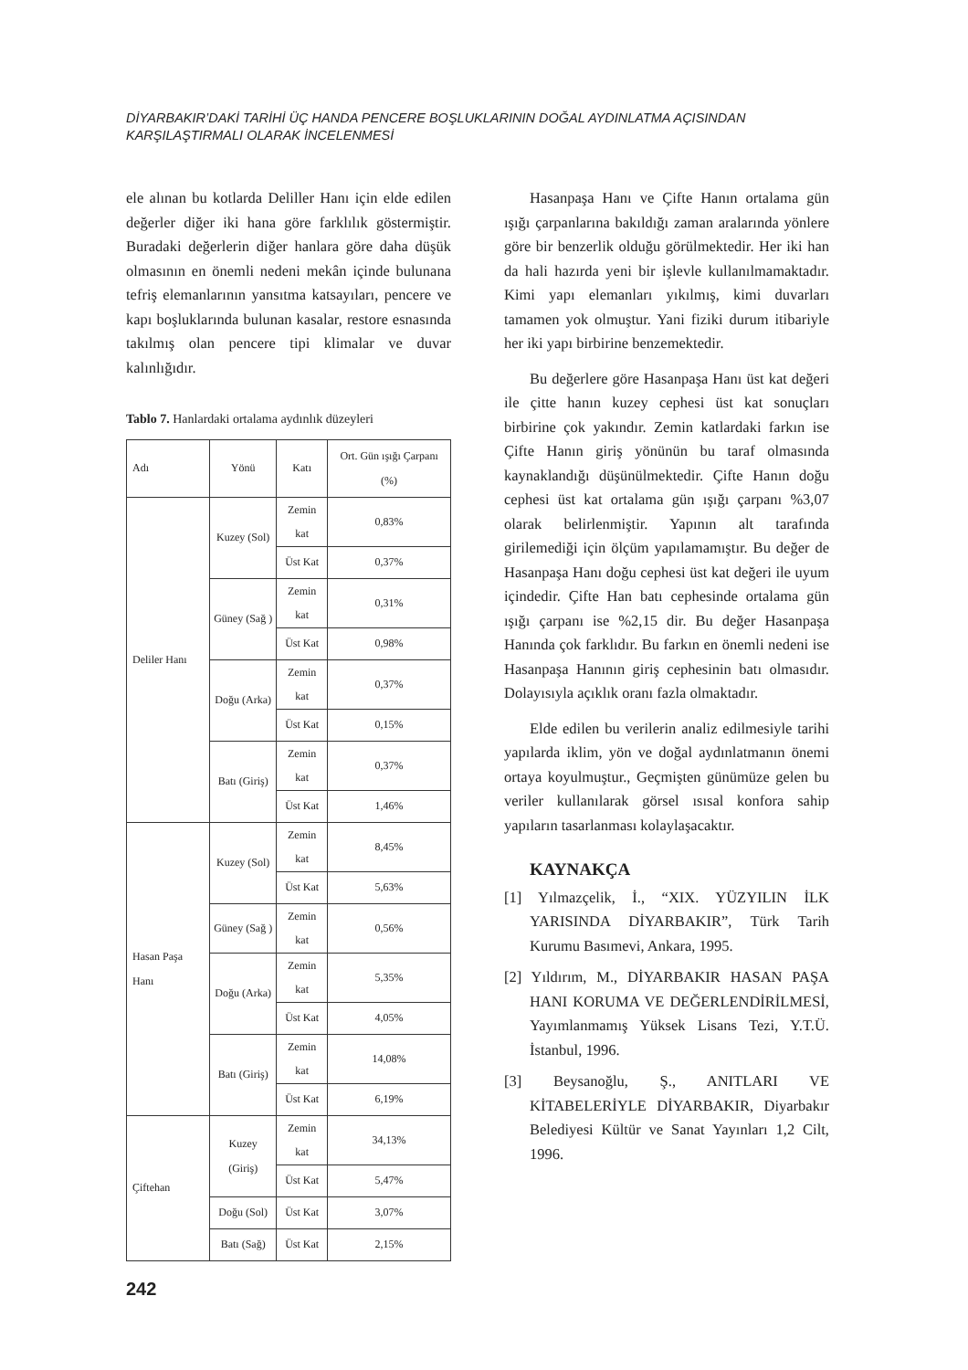DİYARBAKIR’DAKİ TARİHİ ÜÇ HANDA PENCERE BOŞLUKLARININ DOĞAL AYDINLATMA AÇISINDAN
KARŞILAŞTIRMALI OLARAK İNCELENMESİ
ele alınan bu kotlarda Deliller Hanı için elde edilen değerler diğer iki hana göre farklılık göstermiştir. Buradaki değerlerin diğer hanlara göre daha düşük olmasının en önemli nedeni mekân içinde bulunana tefriş elemanlarının yansıtma katsayıları, pencere ve kapı boşluklarında bulunan kasalar, restore esnasında takılmış olan pencere tipi klimalar ve duvar kalınlığıdır.
Tablo 7. Hanlardaki ortalama aydınlık düzeyleri
| Adı | Yönü | Katı | Ort. Gün ışığı Çarpanı (%) |
| Deliler Hanı | Kuzey (Sol) | Zemin kat | 0,83% |
| | | Üst Kat | 0,37% |
| | Güney (Sağ ) | Zemin kat | 0,31% |
| | | Üst Kat | 0,98% |
| | Doğu (Arka) | Zemin kat | 0,37% |
| | | Üst Kat | 0,15% |
| | Batı (Giriş) | Zemin kat | 0,37% |
| | | Üst Kat | 1,46% |
| Hasan Paşa Hanı | Kuzey (Sol) | Zemin kat | 8,45% |
| | | Üst Kat | 5,63% |
| | Güney (Sağ ) | Zemin kat | 0,56% |
| | Doğu (Arka) | Zemin kat | 5,35% |
| | | Üst Kat | 4,05% |
| | Batı (Giriş) | Zemin kat | 14,08% |
| | | Üst Kat | 6,19% |
| Çiftehan | Kuzey (Giriş) | Zemin kat | 34,13% |
| | | Üst Kat | 5,47% |
| | Doğu (Sol) | Üst Kat | 3,07% |
| | Batı (Sağ) | Üst Kat | 2,15% |
Hasanpaşa Hanı ve Çifte Hanın ortalama gün ışığı çarpanlarına bakıldığı zaman aralarında yönlere göre bir benzerlik olduğu görülmektedir. Her iki han da hali hazırda yeni bir işlevle kullanılmamaktadır. Kimi yapı elemanları yıkılmış, kimi duvarları tamamen yok olmuştur. Yani fiziki durum itibariyle her iki yapı birbirine benzemektedir.
Bu değerlere göre Hasanpaşa Hanı üst kat değeri ile çitte hanın kuzey cephesi üst kat sonuçları birbirine çok yakındır. Zemin katlardaki farkın ise Çifte Hanın giriş yönünün bu taraf olmasında kaynaklandığı düşünülmektedir. Çifte Hanın doğu cephesi üst kat ortalama gün ışığı çarpanı %3,07 olarak belirlenmiştir. Yapının alt tarafında girilemediği için ölçüm yapılamamıştır. Bu değer de Hasanpaşa Hanı doğu cephesi üst kat değeri ile uyum içindedir. Çifte Han batı cephesinde ortalama gün ışığı çarpanı ise %2,15 dir. Bu değer Hasanpaşa Hanında çok farklıdır. Bu farkın en önemli nedeni ise Hasanpaşa Hanının giriş cephesinin batı olmasıdır. Dolayısıyla açıklık oranı fazla olmaktadır.
Elde edilen bu verilerin analiz edilmesiyle tarihi yapılarda iklim, yön ve doğal aydınlatmanın önemi ortaya koyulmuştur., Geçmişten günümüze gelen bu veriler kullanılarak görsel ısısal konfora sahip yapıların tasarlanması kolaylaşacaktır.
KAYNAKÇA
[1] Yılmazçelik, İ., “XIX. YÜZYILIN İLK YARISINDA DİYARBAKIR”, Türk Tarih Kurumu Basımevi, Ankara, 1995.
[2] Yıldırım, M., DİYARBAKIR HASAN PAŞA HANI KORUMA VE DEĞERLENDİRİLMESİ, Yayımlanmamış Yüksek Lisans Tezi, Y.T.Ü. İstanbul, 1996.
[3] Beysanoğlu, Ş., ANITLARI VE KİTABELERİYLE DİYARBAKIR, Diyarbakır Belediyesi Kültür ve Sanat Yayınları 1,2 Cilt, 1996.
242